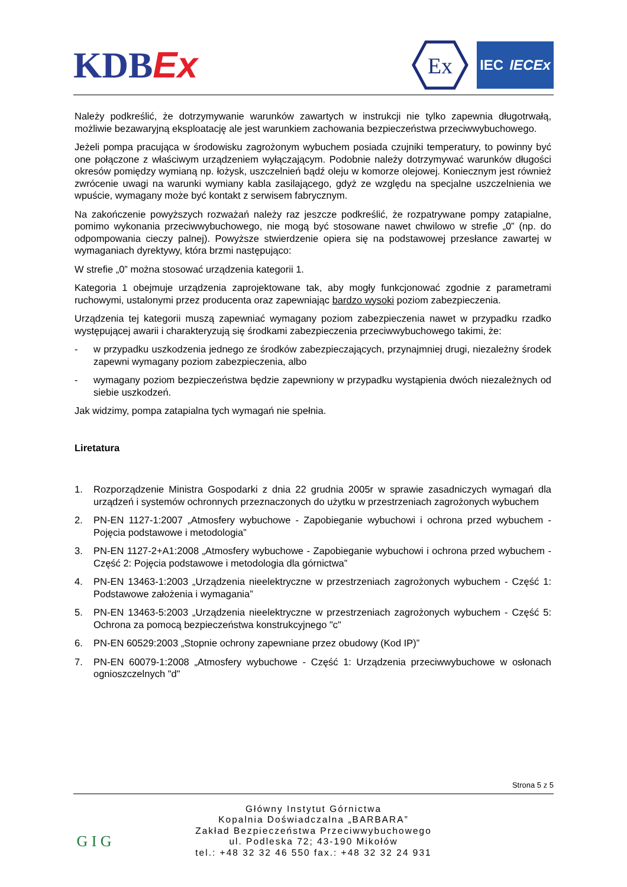KDBEx
Ex
IEC IECEx
Należy podkreślić, że dotrzymywanie warunków zawartych w instrukcji nie tylko zapewnia długotrwałą, możliwie bezawaryjną eksploatację ale jest warunkiem zachowania bezpieczeństwa przeciwwybuchowego.
Jeżeli pompa pracująca w środowisku zagrożonym wybuchem posiada czujniki temperatury, to powinny być one połączone z właściwym urządzeniem wyłączającym. Podobnie należy dotrzymywać warunków długości okresów pomiędzy wymianą np. łożysk, uszczelnień bądź oleju w komorze olejowej. Koniecznym jest również zwrócenie uwagi na warunki wymiany kabla zasilającego, gdyż ze względu na specjalne uszczelnienia we wpuście, wymagany może być kontakt z serwisem fabrycznym.
Na zakończenie powyższych rozważań należy raz jeszcze podkreślić, że rozpatrywane pompy zatapialne, pomimo wykonania przeciwwybuchowego, nie mogą być stosowane nawet chwilowo w strefie „0” (np. do odpompowania cieczy palnej). Powyższe stwierdzenie opiera się na podstawowej przesłance zawartej w wymaganiach dyrektywy, która brzmi następująco:
W strefie „0” można stosować urządzenia kategorii 1.
Kategoria 1 obejmuje urządzenia zaprojektowane tak, aby mogły funkcjonować zgodnie z parametrami ruchowymi, ustalonymi przez producenta oraz zapewniając bardzo wysoki poziom zabezpieczenia.
Urządzenia tej kategorii muszą zapewniać wymagany poziom zabezpieczenia nawet w przypadku rzadko występującej awarii i charakteryzują się środkami zabezpieczenia przeciwwybuchowego takimi, że:
- w przypadku uszkodzenia jednego ze środków zabezpieczających, przynajmniej drugi, niezależny środek zapewni wymagany poziom zabezpieczenia, albo
- wymagany poziom bezpieczeństwa będzie zapewniony w przypadku wystąpienia dwóch niezależnych od siebie uszkodzeń.
Jak widzimy, pompa zatapialna tych wymagań nie spełnia.
Liretatura
1. Rozporządzenie Ministra Gospodarki z dnia 22 grudnia 2005r w sprawie zasadniczych wymagań dla urządzeń i systemów ochronnych przeznaczonych do użytku w przestrzeniach zagrożonych wybuchem
2. PN-EN 1127-1:2007 „Atmosfery wybuchowe - Zapobieganie wybuchowi i ochrona przed wybuchem - Pojęcia podstawowe i metodologia”
3. PN-EN 1127-2+A1:2008 „Atmosfery wybuchowe - Zapobieganie wybuchowi i ochrona przed wybuchem - Część 2: Pojęcia podstawowe i metodologia dla górnictwa”
4. PN-EN 13463-1:2003 „Urządzenia nieelektryczne w przestrzeniach zagrożonych wybuchem - Część 1: Podstawowe założenia i wymagania”
5. PN-EN 13463-5:2003 „Urządzenia nieelektryczne w przestrzeniach zagrożonych wybuchem - Część 5: Ochrona za pomocą bezpieczeństwa konstrukcyjnego "c"
6. PN-EN 60529:2003 „Stopnie ochrony zapewniane przez obudowy (Kod IP)”
7. PN-EN 60079-1:2008 „Atmosfery wybuchowe - Część 1: Urządzenia przeciwwybuchowe w osłonach ognioszczelnych "d"
Strona 5 z 5
G I G
Główny Instytut Górnictwa
Kopalnia Doświadczalna „BARBARA”
Zakład Bezpieczeństwa Przeciwwybuchowego
ul. Podleska 72; 43-190 Mikołów
tel.: +48 32 32 46 550 fax.: +48 32 32 24 931